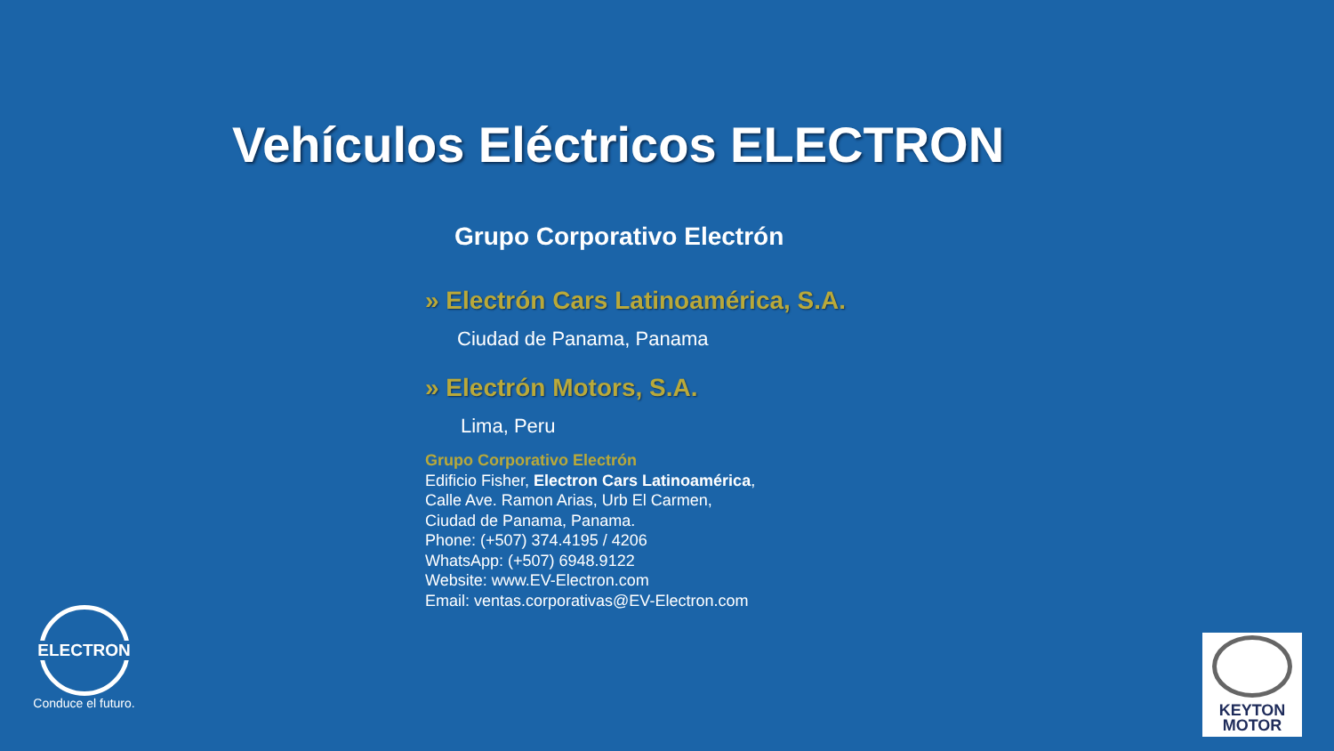Vehículos Eléctricos ELECTRON
Grupo Corporativo Electrón
» Electrón Cars Latinoamérica, S.A.
Ciudad de Panama, Panama
» Electrón Motors, S.A.
Lima, Peru
Grupo Corporativo Electrón
Edificio Fisher, Electron Cars Latinoamérica,
Calle Ave. Ramon Arias, Urb El Carmen,
Ciudad de Panama, Panama.
Phone: (+507) 374.4195 / 4206
WhatsApp: (+507) 6948.9122
Website: www.EV-Electron.com
Email: ventas.corporativas@EV-Electron.com
ELECTRON
Conduce el futuro.
KEYTON
MOTOR